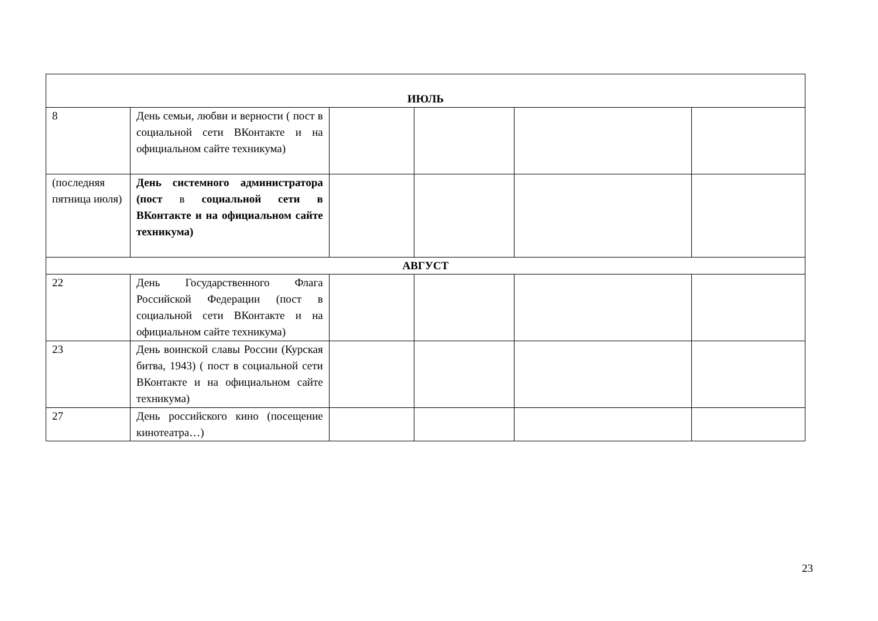| ИЮЛЬ | | | | | |
| 8 | День семьи, любви и верности ( пост в социальной сети ВКонтакте и на официальном сайте техникума) | | | | |
| (последняя пятница июля) | День системного администратора (пост в социальной сети в ВКонтакте и на официальном сайте техникума) | | | | |
| АВГУСТ | | | | | |
| 22 | День Государственного Флага Российской Федерации (пост в социальной сети ВКонтакте и на официальном сайте техникума) | | | | |
| 23 | День воинской славы России (Курская битва, 1943) ( пост в социальной сети ВКонтакте и на официальном сайте техникума) | | | | |
| 27 | День российского кино (посещение кинотеатра…) | | | | |
23